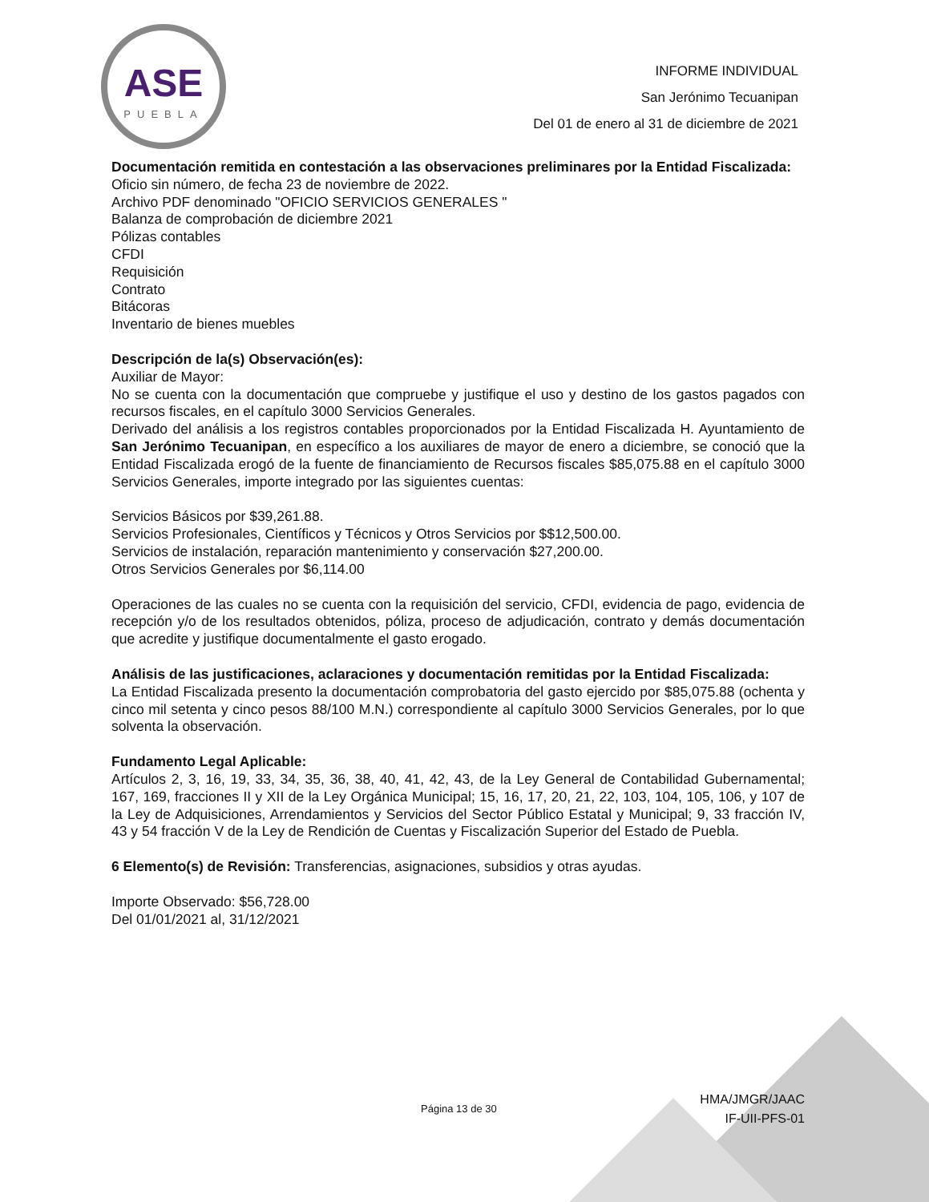ASE
PUEBLA
INFORME INDIVIDUAL
San Jerónimo Tecuanipan
Del 01 de enero al 31 de diciembre de 2021
Documentación remitida en contestación a las observaciones preliminares por la Entidad Fiscalizada:
Oficio sin número, de fecha 23 de noviembre de 2022.
Archivo PDF denominado "OFICIO SERVICIOS GENERALES "
Balanza de comprobación de diciembre 2021
Pólizas contables
CFDI
Requisición
Contrato
Bitácoras
Inventario de bienes muebles
Descripción de la(s) Observación(es):
Auxiliar de Mayor:
No se cuenta con la documentación que compruebe y justifique el uso y destino de los gastos pagados con recursos fiscales, en el capítulo 3000 Servicios Generales.
Derivado del análisis a los registros contables proporcionados por la Entidad Fiscalizada H. Ayuntamiento de San Jerónimo Tecuanipan, en específico a los auxiliares de mayor de enero a diciembre, se conoció que la Entidad Fiscalizada erogó de la fuente de financiamiento de Recursos fiscales $85,075.88 en el capítulo 3000 Servicios Generales, importe integrado por las siguientes cuentas:
Servicios Básicos por $39,261.88.
Servicios Profesionales, Científicos y Técnicos y Otros Servicios por $$12,500.00.
Servicios de instalación, reparación mantenimiento y conservación $27,200.00.
Otros Servicios Generales por $6,114.00
Operaciones de las cuales no se cuenta con la requisición del servicio, CFDI, evidencia de pago, evidencia de recepción y/o de los resultados obtenidos, póliza, proceso de adjudicación, contrato y demás documentación que acredite y justifique documentalmente el gasto erogado.
Análisis de las justificaciones, aclaraciones y documentación remitidas por la Entidad Fiscalizada:
La Entidad Fiscalizada presento la documentación comprobatoria del gasto ejercido por $85,075.88 (ochenta y cinco mil setenta y cinco pesos 88/100 M.N.) correspondiente al capítulo 3000 Servicios Generales, por lo que solventa la observación.
Fundamento Legal Aplicable:
Artículos 2, 3, 16, 19, 33, 34, 35, 36, 38, 40, 41, 42, 43, de la Ley General de Contabilidad Gubernamental; 167, 169, fracciones II y XII de la Ley Orgánica Municipal; 15, 16, 17, 20, 21, 22, 103, 104, 105, 106, y 107 de la Ley de Adquisiciones, Arrendamientos y Servicios del Sector Público Estatal y Municipal; 9, 33 fracción IV, 43 y 54 fracción V de la Ley de Rendición de Cuentas y Fiscalización Superior del Estado de Puebla.
6 Elemento(s) de Revisión: Transferencias, asignaciones, subsidios y otras ayudas.
Importe Observado: $56,728.00
Del 01/01/2021 al, 31/12/2021
Página 13 de 30
HMA/JMGR/JAAC
IF-UII-PFS-01